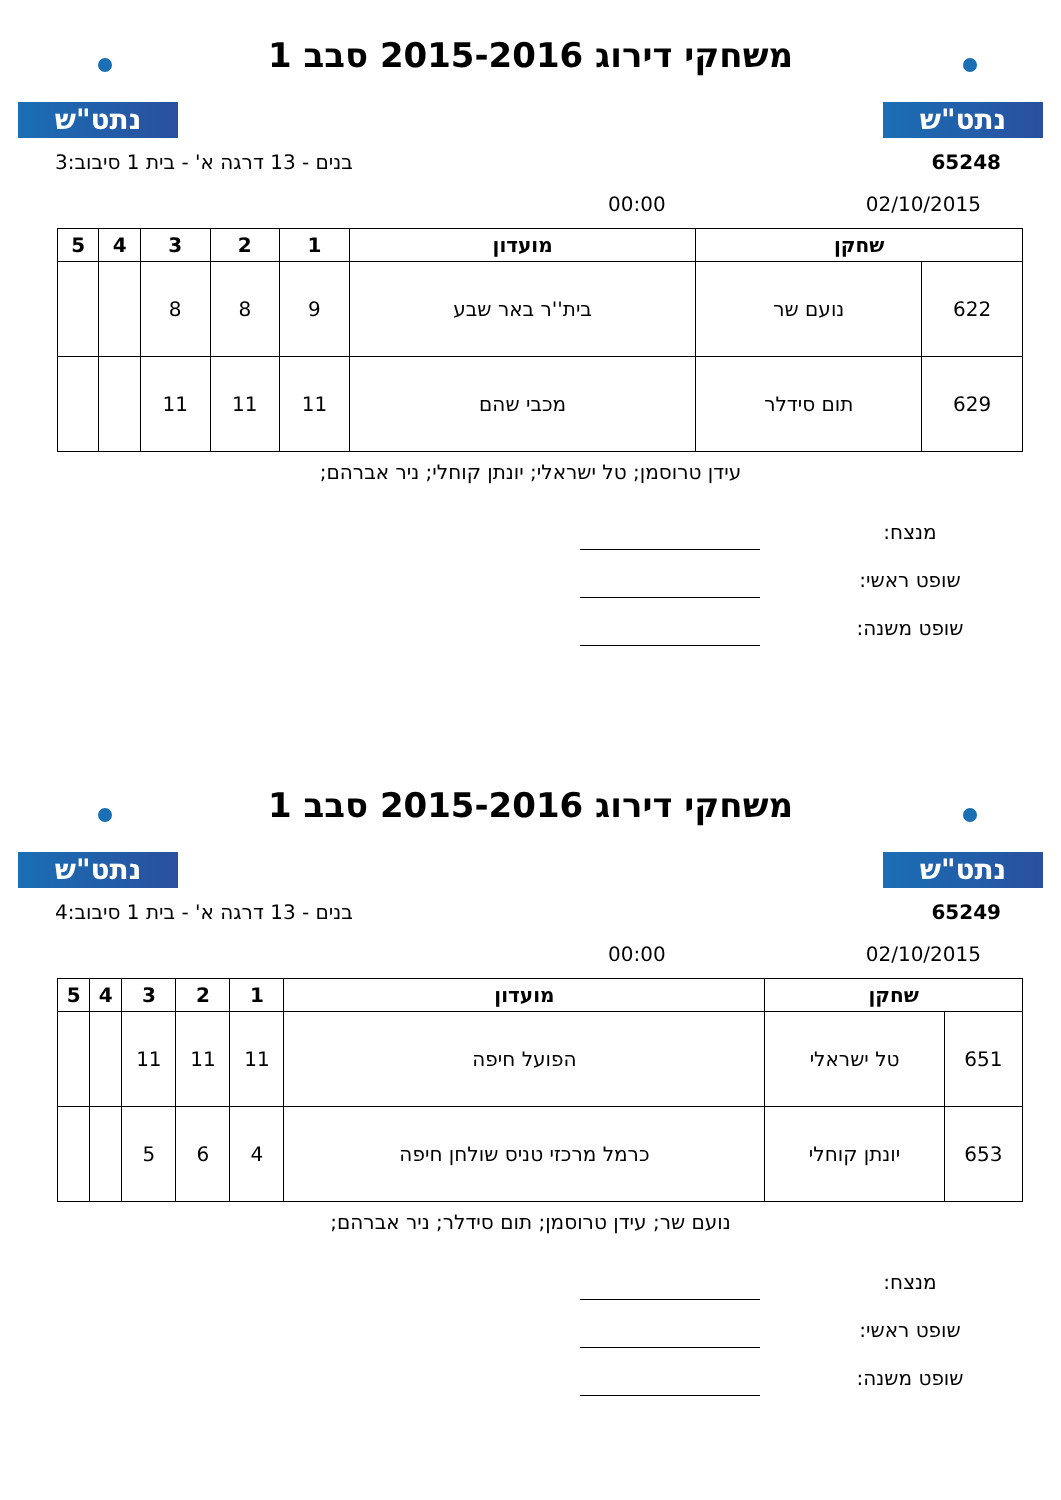נתט"ש
משחקי דירוג 2015-2016 סבב 1
נתט"ש
65248 בנים - 13 דרגה א' - בית 1 סיבוב:3
02/10/2015 00:00
| שחקן | | מועדון | 1 | 2 | 3 | 4 | 5 |
| --- | --- | --- | --- | --- | --- | --- | --- |
| 622 | נועם שר | בית''ר באר שבע | 9 | 8 | 8 | | |
| 629 | תום סידלר | מכבי שהם | 11 | 11 | 11 | | |
עידן טרוסמן; טל ישראלי; יונתן קוחלי; ניר אברהם;
מנצח:
שופט ראשי:
שופט משנה:
נתט"ש
משחקי דירוג 2015-2016 סבב 1
נתט"ש
65249 בנים - 13 דרגה א' - בית 1 סיבוב:4
02/10/2015 00:00
| שחקן | | מועדון | 1 | 2 | 3 | 4 | 5 |
| --- | --- | --- | --- | --- | --- | --- | --- |
| 651 | טל ישראלי | הפועל חיפה | 11 | 11 | 11 | | |
| 653 | יונתן קוחלי | כרמל מרכזי טניס שולחן חיפה | 4 | 6 | 5 | | |
נועם שר; עידן טרוסמן; תום סידלר; ניר אברהם;
מנצח:
שופט ראשי:
שופט משנה: